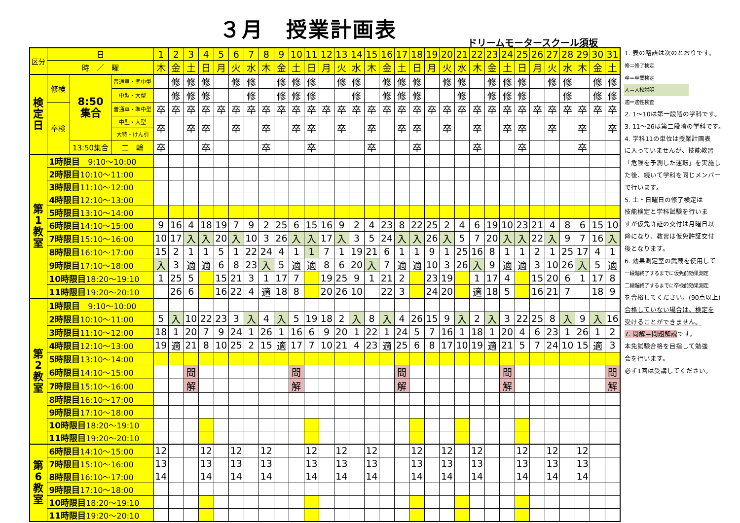３月　授業計画表
ドリームモータースクール須坂
| 区分 | 日 | | | 1 | 2 | 3 | 4 | 5 | 6 | 7 | 8 | 9 | 10 | 11 | 12 | 13 | 14 | 15 | 16 | 17 | 18 | 19 | 20 | 21 | 22 | 23 | 24 | 25 | 26 | 27 | 28 | 29 | 30 | 31 |
| --- | --- | --- | --- | --- | --- | --- | --- | --- | --- | --- | --- | --- | --- | --- | --- | --- | --- | --- | --- | --- | --- | --- | --- | --- | --- | --- | --- | --- | --- | --- | --- | --- | --- | --- |
| | 時 ／ 曜 | | | 木 | 金 | 土 | 日 | 月 | 火 | 水 | 木 | 金 | 土 | 日 | 月 | 火 | 水 | 木 | 金 | 土 | 日 | 月 | 火 | 水 | 木 | 金 | 土 | 日 | 月 | 火 | 水 | 木 | 金 | 土 |
| 検 定 日 | 修検 | 8:50 集合 | 普通車・準中型 | | 修 | 修 | 修 | | 修 | 修 | | 修 | 修 | 修 | | 修 | 修 | | 修 | 修 | 修 | | 修 | 修 | | 修 | 修 | 修 | | 修 | 修 | | 修 | 修 |
| | | | 中型・大型 | | 修 | 修 | 修 | | | 修 | | 修 | 修 | 修 | | | 修 | | 修 | 修 | 修 | | | 修 | | 修 | 修 | 修 | | | 修 | | 修 | 修 |
| | 卒検 | | 普通車・準中型 | 卒 | 卒 | 卒 | 卒 | 卒 | 卒 | 卒 | 卒 | 卒 | 卒 | 卒 | 卒 | 卒 | 卒 | 卒 | 卒 | 卒 | 卒 | 卒 | 卒 | 卒 | 卒 | 卒 | 卒 | 卒 | 卒 | 卒 | 卒 | 卒 | 卒 | 卒 |
| | | | 中型・大型 | 卒 | | 卒 | 卒 | | 卒 | | 卒 | | 卒 | 卒 | | 卒 | | 卒 | | 卒 | 卒 | | 卒 | | 卒 | | 卒 | 卒 | | 卒 | | 卒 | | 卒 |
| | | | 大特・けん引 | | | | | | | | | | | | | | | | | | | | | | | | | | | | | | | |
| | | 13:50集合 | 二 輪 | 卒 | | | 卒 | | | | 卒 | | | 卒 | | | | 卒 | | | 卒 | | | | 卒 | | | 卒 | | | | 卒 | | |
| 第 1 教 室 | 1時限目 9:10～10:00 | | | | | | | | | | | | | | | | | | | | | | | | | | | | | | | | | |
| | 2時限目 10:10～11:00 | | | | | | | | | | | | | | | | | | | | | | | | | | | | | | | | | |
| | 3時限目 11:10～12:00 | | | | | | | | | | | | | | | | | | | | | | | | | | | | | | | | | |
| | 4時限目 12:10～13:00 | | | | | | | | | | | | | | | | | | | | | | | | | | | | | | | | | |
| | 5時限目 13:10～14:00 | | | | | | | | | | | | | | | | | | | | | | | | | | | | | | | | | |
| | 6時限目 14:10～15:00 | | | 9 | 16 | 4 | 18 | 19 | 7 | 9 | 2 | 25 | 6 | 15 | 16 | 9 | 2 | 4 | 23 | 8 | 22 | 25 | 2 | 4 | 6 | 19 | 10 | 23 | 21 | 4 | 8 | 6 | 15 | 10 |
| | 7時限目 15:10～16:00 | | | 10 | 17 | 入 | 入 | 20 | 入 | 10 | 3 | 26 | 入 | 入 | 17 | 入 | 3 | 5 | 24 | 入 | 入 | 26 | 入 | 5 | 7 | 20 | 入 | 入 | 22 | 入 | 9 | 7 | 16 | 入 |
| | 8時限目 16:10～17:00 | | | 15 | 2 | 1 | 1 | 5 | 1 | 22 | 24 | 4 | 1 | 1 | 7 | 1 | 19 | 21 | 6 | 1 | 1 | 9 | 1 | 25 | 16 | 8 | 1 | 1 | 2 | 1 | 25 | 17 | 4 | 1 |
| | 9時限目 17:10～18:00 | | | 入 | 3 | 適 | 適 | 6 | 8 | 23 | 入 | 5 | 適 | 適 | 8 | 6 | 20 | 入 | 7 | 適 | 適 | 10 | 3 | 26 | 入 | 9 | 適 | 適 | 3 | 10 | 26 | 入 | 5 | 適 |
| | 10時限目 18:20～19:10 | | | 1 | 25 | 5 | | 15 | 21 | 3 | 1 | 17 | 7 | | 19 | 25 | 9 | 1 | 21 | 2 | | 23 | 19 | | 1 | 17 | 4 | | 15 | 20 | 6 | 1 | 17 | 8 |
| | 11時限目 19:20～20:10 | | | | 26 | 6 | | 16 | 22 | 4 | 適 | 18 | 8 | | 20 | 26 | 10 | | 22 | 3 | | 24 | 20 | | 適 | 18 | 5 | | 16 | 21 | 7 | | 18 | 9 |
| 第 2 教 室 | 1時限目 9:10～10:00 | | | | | | | | | | | | | | | | | | | | | | | | | | | | | | | | | |
| | 2時限目 10:10～11:00 | | | 5 | 入 | 10 | 22 | 23 | 3 | 入 | 4 | 入 | 5 | 19 | 18 | 2 | 入 | 8 | 入 | 4 | 26 | 15 | 9 | 入 | 2 | 入 | 3 | 22 | 25 | 8 | 入 | 9 | 入 | 16 |
| | 3時限目 11:10～12:00 | | | 18 | 1 | 20 | 7 | 9 | 24 | 1 | 26 | 1 | 16 | 6 | 9 | 20 | 1 | 22 | 1 | 24 | 5 | 7 | 16 | 1 | 18 | 1 | 20 | 4 | 6 | 23 | 1 | 26 | 1 | 2 |
| | 4時限目 12:10～13:00 | | | 19 | 適 | 21 | 8 | 10 | 25 | 2 | 15 | 適 | 17 | 7 | 10 | 21 | 4 | 23 | 適 | 25 | 6 | 8 | 17 | 10 | 19 | 適 | 21 | 5 | 7 | 24 | 10 | 15 | 適 | 3 |
| | 5時限目 13:10～14:00 | | | | | | | | | | | | | | | | | | | | | | | | | | | | | | | | | |
| | 6時限目 14:10～15:00 | | | | | 問 | | | | | | | 問 | | | | | | | 問 | | | | | | | 問 | | | | | | | 問 |
| | 7時限目 15:10～16:00 | | | | | 解 | | | | | | | 解 | | | | | | | 解 | | | | | | | 解 | | | | | | | 解 |
| | 8時限目 16:10～17:00 | | | | | | | | | | | | | | | | | | | | | | | | | | | | | | | | | |
| | 9時限目 17:10～18:00 | | | | | | | | | | | | | | | | | | | | | | | | | | | | | | | | | |
| | 10時限目 18:20～19:10 | | | | | | | | | | | | | | | | | | | | | | | | | | | | | | | | | |
| | 11時限目 19:20～20:10 | | | | | | | | | | | | | | | | | | | | | | | | | | | | | | | | | |
| 第 6 教 室 | 6時限目 14:10～15:00 | | | 12 | | | 12 | | 12 | | 12 | | | 12 | | 12 | | 12 | | | 12 | | 12 | | 12 | | | 12 | | 12 | | 12 | | |
| | 7時限目 15:10～16:00 | | | 13 | | | 13 | | 13 | | 13 | | | 13 | | 13 | | 13 | | | 13 | | 13 | | 13 | | | 13 | | 13 | | 13 | | |
| | 8時限目 16:10～17:00 | | | 14 | | | 14 | | 14 | | 14 | | | 14 | | 14 | | 14 | | | 14 | | 14 | | 14 | | | 14 | | 14 | | 14 | | |
| | 9時限目 17:10～18:00 | | | | | | | | | | | | | | | | | | | | | | | | | | | | | | | | | |
| | 10時限目 18:20～19:10 | | | | | | | | | | | | | | | | | | | | | | | | | | | | | | | | | |
| | 11時限目 19:20～20:10 | | | | | | | | | | | | | | | | | | | | | | | | | | | | | | | | | |
1. 表の略語は次のとおりです。
修＝修了検定
卒＝卒業検定
入＝入校説明
適＝適性検査
2. 1～10は第一段階の学科です。
3. 11～26は第二段階の学科です。
4. 学科11の単位は授業計画表
に入っていませんが、技能教習
「危険を予測した運転」を実施し
た後、続いて学科を同じメンバー
で行います。
5. 土・日曜日の修了検定は
技能検定と学科試験を行いま
すが仮免許証の交付は月曜日以
降になり、教習は仮免許証交付
後となります。
6. 効果測定室の武蔵を使用して
一段階終了するまでに仮免前効果測定
二段階終了するまでに卒検前効果測定
を合格してください。(90点以上)
合格していない場合は、検定を
受けることができません。
7. 問解＝問題解説です。
本免試験合格を目指して勉強
会を行います。
必ず1回は受講してください。